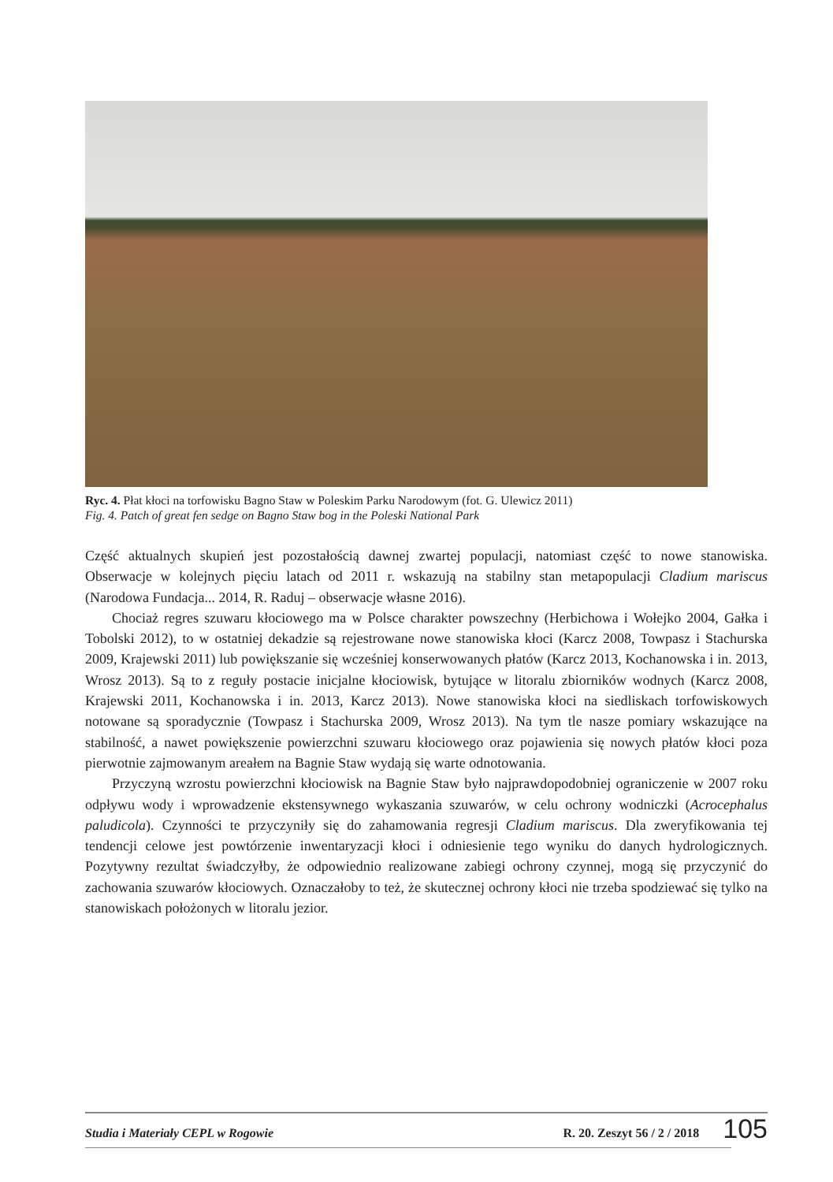Ryc. 4. Płat kłoci na torfowisku Bagno Staw w Poleskim Parku Narodowym (fot. G. Ulewicz 2011)
Fig. 4. Patch of great fen sedge on Bagno Staw bog in the Poleski National Park
Część aktualnych skupień jest pozostałością dawnej zwartej populacji, natomiast część to nowe stanowiska. Obserwacje w kolejnych pięciu latach od 2011 r. wskazują na stabilny stan metapopulacji Cladium mariscus (Narodowa Fundacja... 2014, R. Raduj – obserwacje własne 2016).
Chociaż regres szuwaru kłociowego ma w Polsce charakter powszechny (Herbichowa i Wołejko 2004, Gałka i Tobolski 2012), to w ostatniej dekadzie są rejestrowane nowe stanowiska kłoci (Karcz 2008, Towpasz i Stachurska 2009, Krajewski 2011) lub powiększanie się wcześniej konserwowanych płatów (Karcz 2013, Kochanowska i in. 2013, Wrosz 2013). Są to z reguły postacie inicjalne kłociowisk, bytujące w litoralu zbiorników wodnych (Karcz 2008, Krajewski 2011, Kochanowska i in. 2013, Karcz 2013). Nowe stanowiska kłoci na siedliskach torfowiskowych notowane są sporadycznie (Towpasz i Stachurska 2009, Wrosz 2013). Na tym tle nasze pomiary wskazujące na stabilność, a nawet powiększenie powierzchni szuwaru kłociowego oraz pojawienia się nowych płatów kłoci poza pierwotnie zajmowanym areałem na Bagnie Staw wydają się warte odnotowania.
Przyczyną wzrostu powierzchni kłociowisk na Bagnie Staw było najprawdopodobniej ograniczenie w 2007 roku odpływu wody i wprowadzenie ekstensywnego wykaszania szuwarów, w celu ochrony wodniczki (Acrocephalus paludicola). Czynności te przyczyniły się do zahamowania regresji Cladium mariscus. Dla zweryfikowania tej tendencji celowe jest powtórzenie inwentaryzacji kłoci i odniesienie tego wyniku do danych hydrologicznych. Pozytywny rezultat świadczyłby, że odpowiednio realizowane zabiegi ochrony czynnej, mogą się przyczynić do zachowania szuwarów kłociowych. Oznaczałoby to też, że skutecznej ochrony kłoci nie trzeba spodziewać się tylko na stanowiskach położonych w litoralu jezior.
Studia i Materiały CEPL w Rogowie R. 20. Zeszyt 56 / 2 / 2018 105